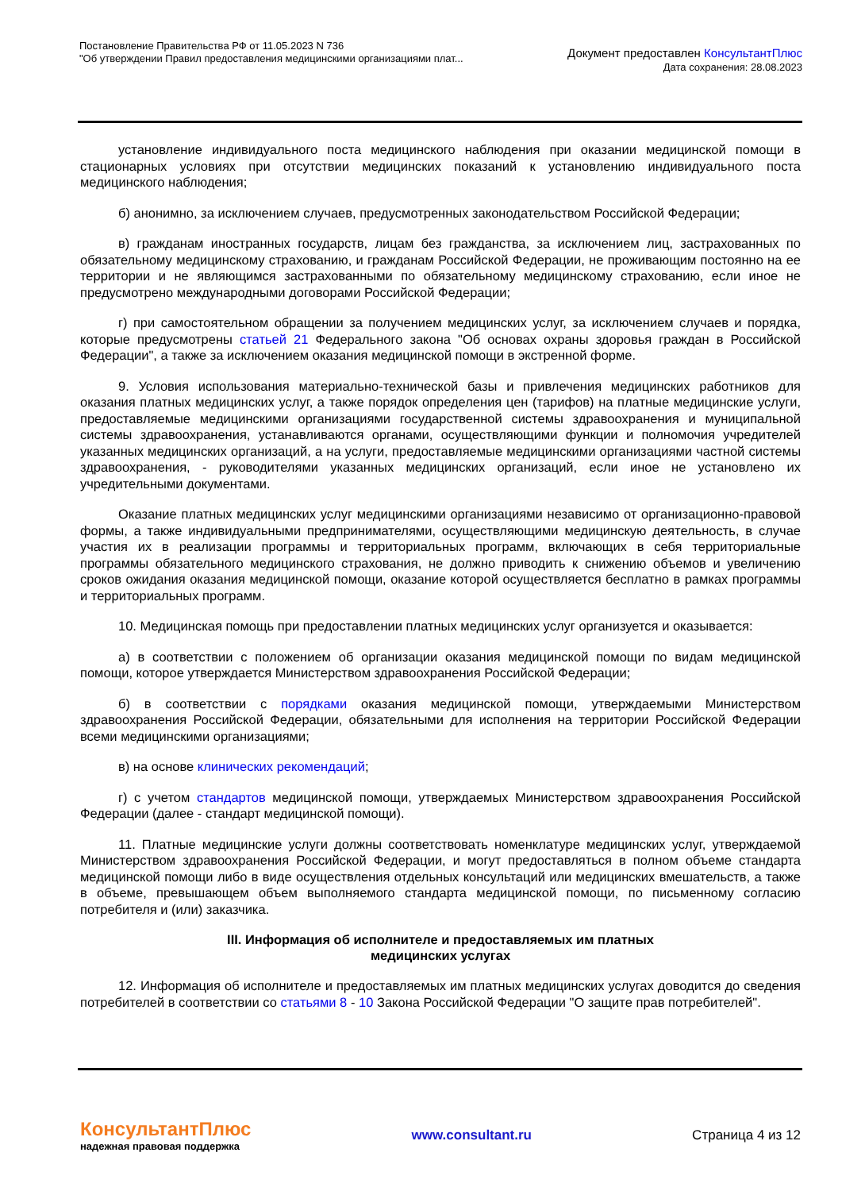Постановление Правительства РФ от 11.05.2023 N 736
"Об утверждении Правил предоставления медицинскими организациями плат...
Документ предоставлен КонсультантПлюс
Дата сохранения: 28.08.2023
установление индивидуального поста медицинского наблюдения при оказании медицинской помощи в стационарных условиях при отсутствии медицинских показаний к установлению индивидуального поста медицинского наблюдения;
б) анонимно, за исключением случаев, предусмотренных законодательством Российской Федерации;
в) гражданам иностранных государств, лицам без гражданства, за исключением лиц, застрахованных по обязательному медицинскому страхованию, и гражданам Российской Федерации, не проживающим постоянно на ее территории и не являющимся застрахованными по обязательному медицинскому страхованию, если иное не предусмотрено международными договорами Российской Федерации;
г) при самостоятельном обращении за получением медицинских услуг, за исключением случаев и порядка, которые предусмотрены статьей 21 Федерального закона "Об основах охраны здоровья граждан в Российской Федерации", а также за исключением оказания медицинской помощи в экстренной форме.
9. Условия использования материально-технической базы и привлечения медицинских работников для оказания платных медицинских услуг, а также порядок определения цен (тарифов) на платные медицинские услуги, предоставляемые медицинскими организациями государственной системы здравоохранения и муниципальной системы здравоохранения, устанавливаются органами, осуществляющими функции и полномочия учредителей указанных медицинских организаций, а на услуги, предоставляемые медицинскими организациями частной системы здравоохранения, - руководителями указанных медицинских организаций, если иное не установлено их учредительными документами.
Оказание платных медицинских услуг медицинскими организациями независимо от организационно-правовой формы, а также индивидуальными предпринимателями, осуществляющими медицинскую деятельность, в случае участия их в реализации программы и территориальных программ, включающих в себя территориальные программы обязательного медицинского страхования, не должно приводить к снижению объемов и увеличению сроков ожидания оказания медицинской помощи, оказание которой осуществляется бесплатно в рамках программы и территориальных программ.
10. Медицинская помощь при предоставлении платных медицинских услуг организуется и оказывается:
а) в соответствии с положением об организации оказания медицинской помощи по видам медицинской помощи, которое утверждается Министерством здравоохранения Российской Федерации;
б) в соответствии с порядками оказания медицинской помощи, утверждаемыми Министерством здравоохранения Российской Федерации, обязательными для исполнения на территории Российской Федерации всеми медицинскими организациями;
в) на основе клинических рекомендаций;
г) с учетом стандартов медицинской помощи, утверждаемых Министерством здравоохранения Российской Федерации (далее - стандарт медицинской помощи).
11. Платные медицинские услуги должны соответствовать номенклатуре медицинских услуг, утверждаемой Министерством здравоохранения Российской Федерации, и могут предоставляться в полном объеме стандарта медицинской помощи либо в виде осуществления отдельных консультаций или медицинских вмешательств, а также в объеме, превышающем объем выполняемого стандарта медицинской помощи, по письменному согласию потребителя и (или) заказчика.
III. Информация об исполнителе и предоставляемых им платных
медицинских услугах
12. Информация об исполнителе и предоставляемых им платных медицинских услугах доводится до сведения потребителей в соответствии со статьями 8 - 10 Закона Российской Федерации "О защите прав потребителей".
КонсультантПлюс
надежная правовая поддержка
www.consultant.ru Страница 4 из 12